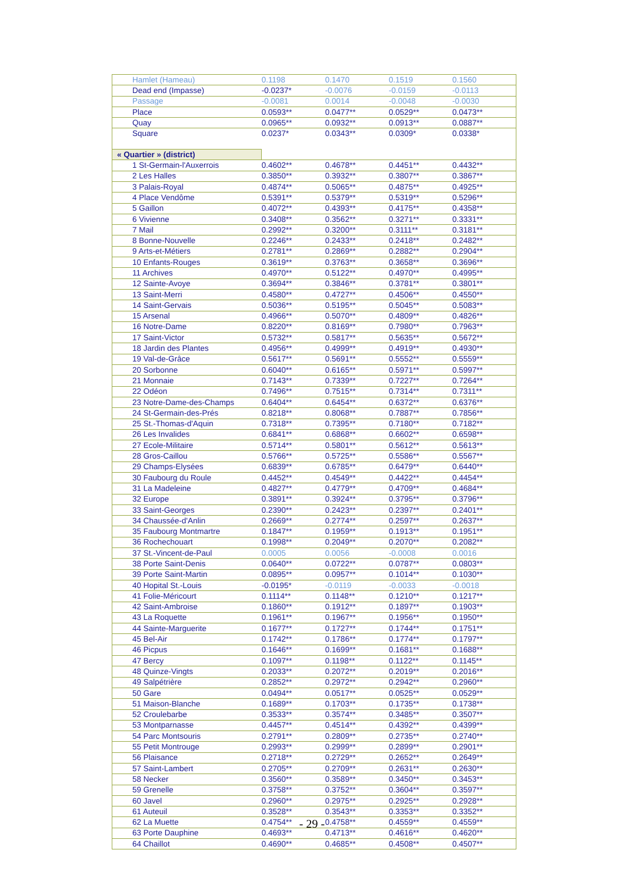| Hamlet (Hameau) | 0.1198 | 0.1470 | 0.1519 | 0.1560 |
| Dead end (Impasse) | -0.0237* | -0.0076 | -0.0159 | -0.0113 |
| Passage | -0.0081 | 0.0014 | -0.0048 | -0.0030 |
| Place | 0.0593** | 0.0477** | 0.0529** | 0.0473** |
| Quay | 0.0965** | 0.0932** | 0.0913** | 0.0887** |
| Square | 0.0237* | 0.0343** | 0.0309* | 0.0338* |
| « Quartier » (district) | | | | |
| 1 St-Germain-l'Auxerrois | 0.4602** | 0.4678** | 0.4451** | 0.4432** |
| 2 Les Halles | 0.3850** | 0.3932** | 0.3807** | 0.3867** |
| 3 Palais-Royal | 0.4874** | 0.5065** | 0.4875** | 0.4925** |
| 4 Place Vendôme | 0.5391** | 0.5379** | 0.5319** | 0.5296** |
| 5 Gaillon | 0.4072** | 0.4393** | 0.4175** | 0.4358** |
| 6 Vivienne | 0.3408** | 0.3562** | 0.3271** | 0.3331** |
| 7 Mail | 0.2992** | 0.3200** | 0.3111** | 0.3181** |
| 8 Bonne-Nouvelle | 0.2246** | 0.2433** | 0.2418** | 0.2482** |
| 9 Arts-et-Métiers | 0.2781** | 0.2869** | 0.2882** | 0.2904** |
| 10 Enfants-Rouges | 0.3619** | 0.3763** | 0.3658** | 0.3696** |
| 11 Archives | 0.4970** | 0.5122** | 0.4970** | 0.4995** |
| 12 Sainte-Avoye | 0.3694** | 0.3846** | 0.3781** | 0.3801** |
| 13 Saint-Merri | 0.4580** | 0.4727** | 0.4506** | 0.4550** |
| 14 Saint-Gervais | 0.5036** | 0.5195** | 0.5045** | 0.5083** |
| 15 Arsenal | 0.4966** | 0.5070** | 0.4809** | 0.4826** |
| 16 Notre-Dame | 0.8220** | 0.8169** | 0.7980** | 0.7963** |
| 17 Saint-Victor | 0.5732** | 0.5817** | 0.5635** | 0.5672** |
| 18 Jardin des Plantes | 0.4956** | 0.4999** | 0.4919** | 0.4930** |
| 19 Val-de-Grâce | 0.5617** | 0.5691** | 0.5552** | 0.5559** |
| 20 Sorbonne | 0.6040** | 0.6165** | 0.5971** | 0.5997** |
| 21 Monnaie | 0.7143** | 0.7339** | 0.7227** | 0.7264** |
| 22 Odéon | 0.7496** | 0.7515** | 0.7314** | 0.7311** |
| 23 Notre-Dame-des-Champs | 0.6404** | 0.6454** | 0.6372** | 0.6376** |
| 24 St-Germain-des-Prés | 0.8218** | 0.8068** | 0.7887** | 0.7856** |
| 25 St.-Thomas-d'Aquin | 0.7318** | 0.7395** | 0.7180** | 0.7182** |
| 26 Les Invalides | 0.6841** | 0.6868** | 0.6602** | 0.6598** |
| 27 Ecole-Militaire | 0.5714** | 0.5801** | 0.5612** | 0.5613** |
| 28 Gros-Caillou | 0.5766** | 0.5725** | 0.5586** | 0.5567** |
| 29 Champs-Elysées | 0.6839** | 0.6785** | 0.6479** | 0.6440** |
| 30 Faubourg du Roule | 0.4452** | 0.4549** | 0.4422** | 0.4454** |
| 31 La Madeleine | 0.4827** | 0.4779** | 0.4709** | 0.4684** |
| 32 Europe | 0.3891** | 0.3924** | 0.3795** | 0.3796** |
| 33 Saint-Georges | 0.2390** | 0.2423** | 0.2397** | 0.2401** |
| 34 Chaussée-d'Anlin | 0.2669** | 0.2774** | 0.2597** | 0.2637** |
| 35 Faubourg Montmartre | 0.1847** | 0.1959** | 0.1913** | 0.1951** |
| 36 Rochechouart | 0.1998** | 0.2049** | 0.2070** | 0.2082** |
| 37 St.-Vincent-de-Paul | 0.0005 | 0.0056 | -0.0008 | 0.0016 |
| 38 Porte Saint-Denis | 0.0640** | 0.0722** | 0.0787** | 0.0803** |
| 39 Porte Saint-Martin | 0.0895** | 0.0957** | 0.1014** | 0.1030** |
| 40 Hopital St.-Louis | -0.0195* | -0.0119 | -0.0033 | -0.0018 |
| 41 Folie-Méricourt | 0.1114** | 0.1148** | 0.1210** | 0.1217** |
| 42 Saint-Ambroise | 0.1860** | 0.1912** | 0.1897** | 0.1903** |
| 43 La Roquette | 0.1961** | 0.1967** | 0.1956** | 0.1950** |
| 44 Sainte-Marguerite | 0.1677** | 0.1727** | 0.1744** | 0.1751** |
| 45 Bel-Air | 0.1742** | 0.1786** | 0.1774** | 0.1797** |
| 46 Picpus | 0.1646** | 0.1699** | 0.1681** | 0.1688** |
| 47 Bercy | 0.1097** | 0.1198** | 0.1122** | 0.1145** |
| 48 Quinze-Vingts | 0.2033** | 0.2072** | 0.2019** | 0.2016** |
| 49 Salpétrière | 0.2852** | 0.2972** | 0.2942** | 0.2960** |
| 50 Gare | 0.0494** | 0.0517** | 0.0525** | 0.0529** |
| 51 Maison-Blanche | 0.1689** | 0.1703** | 0.1735** | 0.1738** |
| 52 Croulebarbe | 0.3533** | 0.3574** | 0.3485** | 0.3507** |
| 53 Montparnasse | 0.4457** | 0.4514** | 0.4392** | 0.4399** |
| 54 Parc Montsouris | 0.2791** | 0.2809** | 0.2735** | 0.2740** |
| 55 Petit Montrouge | 0.2993** | 0.2999** | 0.2899** | 0.2901** |
| 56 Plaisance | 0.2718** | 0.2729** | 0.2652** | 0.2649** |
| 57 Saint-Lambert | 0.2705** | 0.2709** | 0.2631** | 0.2630** |
| 58 Necker | 0.3560** | 0.3589** | 0.3450** | 0.3453** |
| 59 Grenelle | 0.3758** | 0.3752** | 0.3604** | 0.3597** |
| 60 Javel | 0.2960** | 0.2975** | 0.2925** | 0.2928** |
| 61 Auteuil | 0.3528** | 0.3543** | 0.3353** | 0.3352** |
| 62 La Muette | 0.4754** | 0.4758** | 0.4559** | 0.4559** |
| 63 Porte Dauphine | 0.4693** | 0.4713** | 0.4616** | 0.4620** |
| 64 Chaillot | 0.4690** | 0.4685** | 0.4508** | 0.4507** |
- 29 -